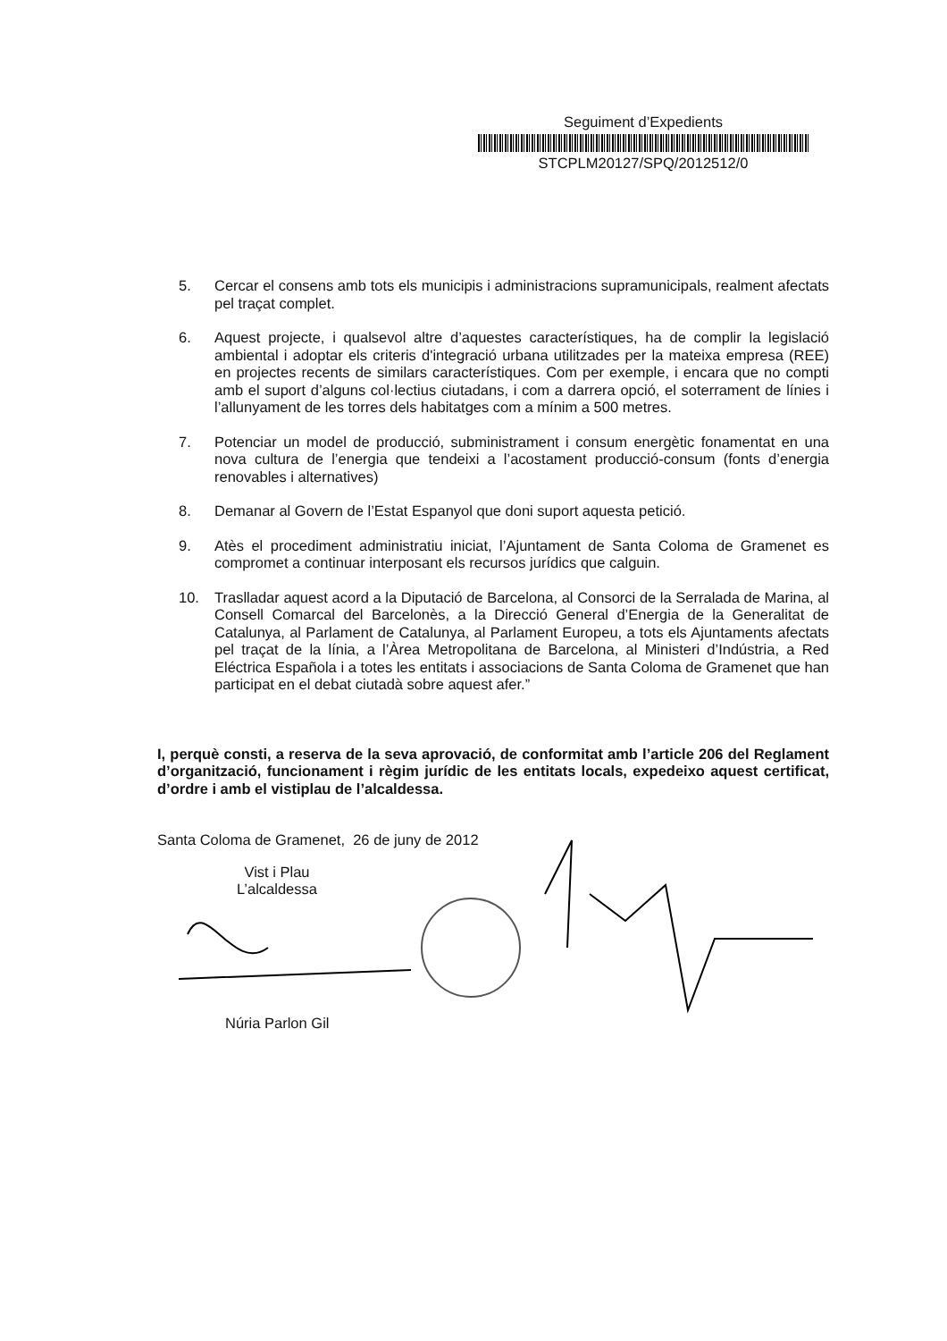Seguiment d’Expedients
STCPLM20127/SPQ/2012512/0
5. Cercar el consens amb tots els municipis i administracions supramunicipals, realment afectats pel traçat complet.
6. Aquest projecte, i qualsevol altre d’aquestes característiques, ha de complir la legislació ambiental i adoptar els criteris d'integració urbana utilitzades per la mateixa empresa (REE) en projectes recents de similars característiques. Com per exemple, i encara que no compti amb el suport d’alguns col·lectius ciutadans, i com a darrera opció, el soterrament de línies i l’allunyament de les torres dels habitatges com a mínim a 500 metres.
7. Potenciar un model de producció, subministrament i consum energètic fonamentat en una nova cultura de l’energia que tendeixi a l’acostament producció-consum (fonts d’energia renovables i alternatives)
8. Demanar al Govern de l’Estat Espanyol que doni suport aquesta petició.
9. Atès el procediment administratiu iniciat, l’Ajuntament de Santa Coloma de Gramenet es compromet a continuar interposant els recursos jurídics que calguin.
10. Traslladar aquest acord a la Diputació de Barcelona, al Consorci de la Serralada de Marina, al Consell Comarcal del Barcelonès, a la Direcció General d’Energia de la Generalitat de Catalunya, al Parlament de Catalunya, al Parlament Europeu, a tots els Ajuntaments afectats pel traçat de la línia, a l’Àrea Metropolitana de Barcelona, al Ministeri d’Indústria, a Red Eléctrica Española i a totes les entitats i associacions de Santa Coloma de Gramenet que han participat en el debat ciutadà sobre aquest afer.”
I, perquè consti, a reserva de la seva aprovació, de conformitat amb l’article 206 del Reglament d’organització, funcionament i règim jurídic de les entitats locals, expedeixo aquest certificat, d’ordre i amb el vistiplau de l’alcaldessa.
Santa Coloma de Gramenet, 26 de juny de 2012
Vist i Plau
L’alcaldessa
Núria Parlon Gil